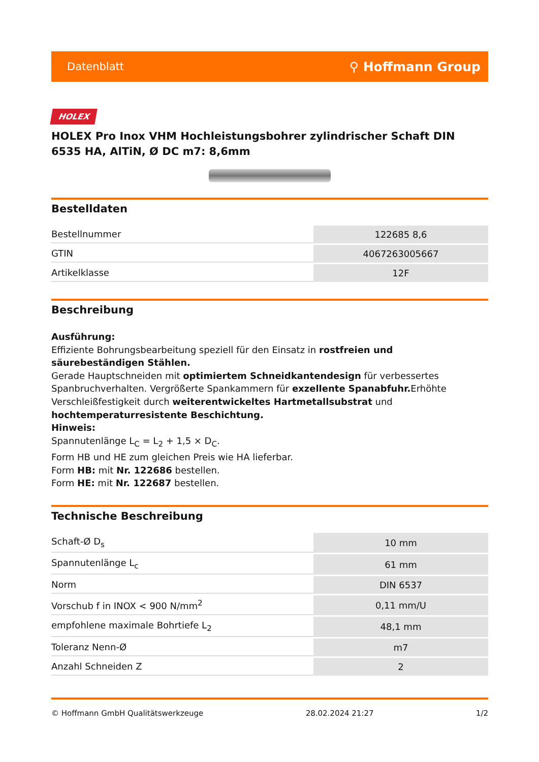Datenblatt ⚲ Hoffmann Group
HOLEX
HOLEX Pro Inox VHM Hochleistungsbohrer zylindrischer Schaft DIN 6535 HA, AlTiN, Ø DC m7: 8,6mm
Bestelldaten
| Bestellnummer | 122685 8,6 |
| GTIN | 4067263005667 |
| Artikelklasse | 12F |
Beschreibung
Ausführung:
Effiziente Bohrungsbearbeitung speziell für den Einsatz in rostfreien und säurebeständigen Stählen.
Gerade Hauptschneiden mit optimiertem Schneidkantendesign für verbessertes Spanbruchverhalten. Vergrößerte Spankammern für exzellente Spanabfuhr. Erhöhte Verschleißfestigkeit durch weiterentwickeltes Hartmetallsubstrat und hochtemperaturresistente Beschichtung.
Hinweis:
Spannutenlänge L<sub>C</sub> = L<sub>2</sub> + 1,5 × D<sub>C</sub>.
Form HB und HE zum gleichen Preis wie HA lieferbar.
Form HB: mit Nr. 122686 bestellen.
Form HE: mit Nr. 122687 bestellen.
Technische Beschreibung
| Schaft-Ø D<sub>s</sub> | 10 mm |
| Spannutenlänge L<sub>c</sub> | 61 mm |
| Norm | DIN 6537 |
| Vorschub f in INOX < 900 N/mm<sup>2</sup> | 0,11 mm/U |
| empfohlene maximale Bohrtiefe L<sub>2</sub> | 48,1 mm |
| Toleranz Nenn-Ø | m7 |
| Anzahl Schneiden Z | 2 |
© Hoffmann GmbH Qualitätswerkzeuge 28.02.2024 21:27 1/2